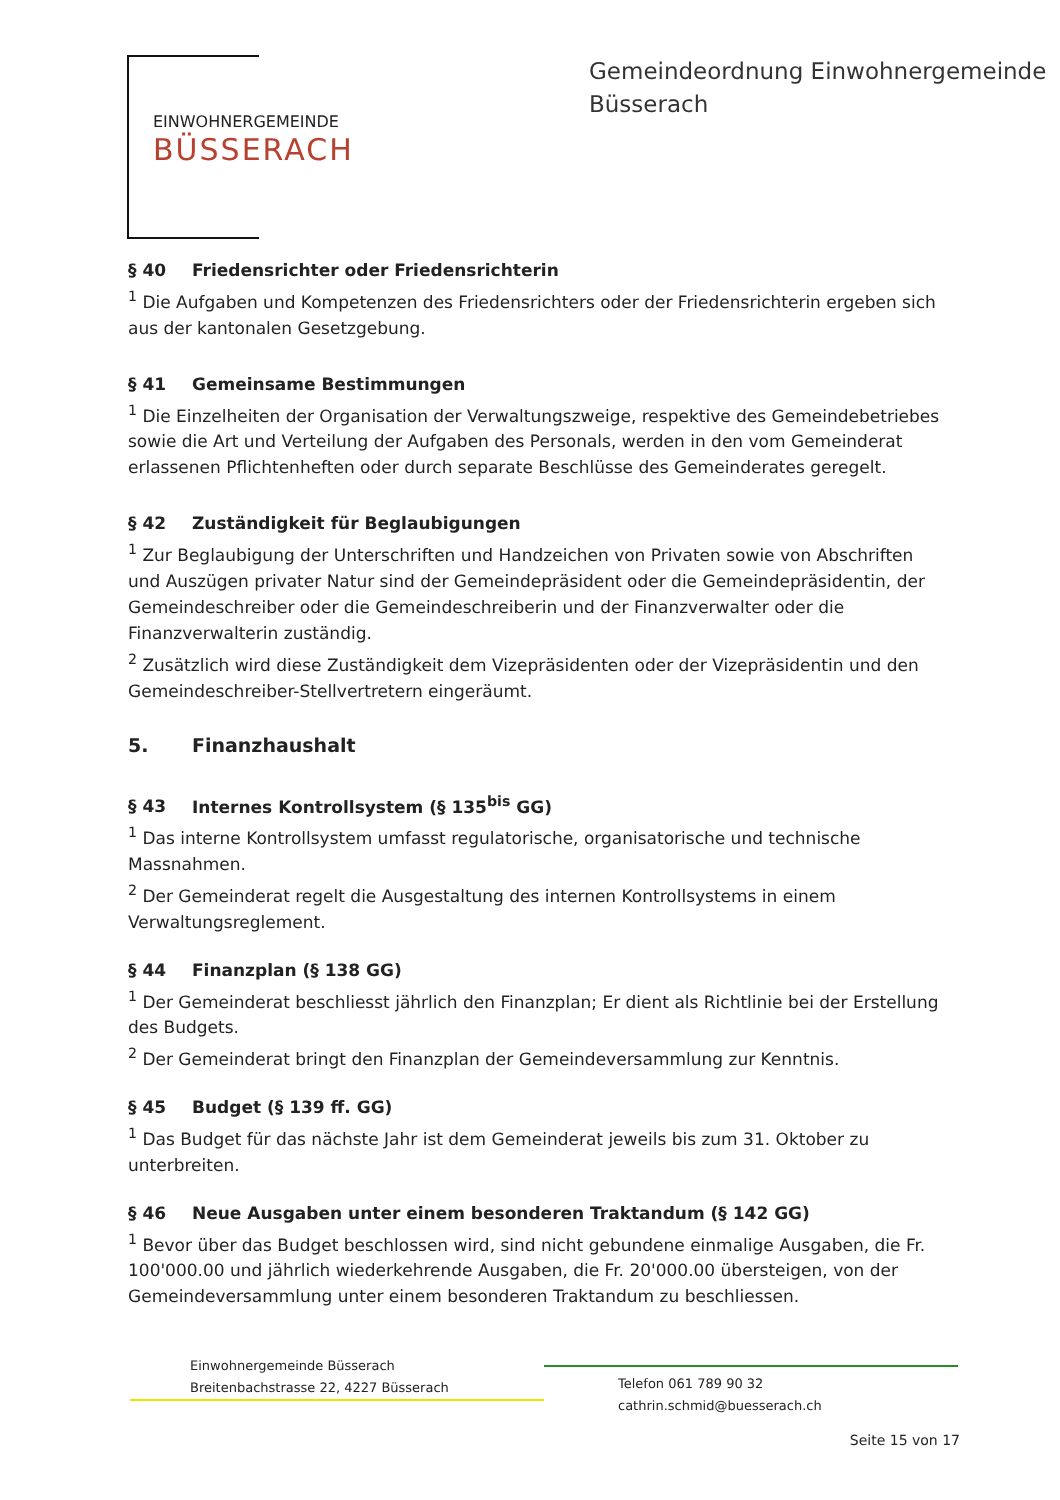EINWOHNERGEMEINDE
BÜSSERACH
Gemeindeordnung Einwohnergemeinde
Büsserach
§ 40 Friedensrichter oder Friedensrichterin
<sup>1</sup> Die Aufgaben und Kompetenzen des Friedensrichters oder der Friedensrichterin ergeben sich aus der kantonalen Gesetzgebung.
§ 41 Gemeinsame Bestimmungen
<sup>1</sup> Die Einzelheiten der Organisation der Verwaltungszweige, respektive des Gemeindebetriebes sowie die Art und Verteilung der Aufgaben des Personals, werden in den vom Gemeinderat erlassenen Pflichtenheften oder durch separate Beschlüsse des Gemeinderates geregelt.
§ 42 Zuständigkeit für Beglaubigungen
<sup>1</sup> Zur Beglaubigung der Unterschriften und Handzeichen von Privaten sowie von Abschriften und Auszügen privater Natur sind der Gemeindepräsident oder die Gemeindepräsidentin, der Gemeindeschreiber oder die Gemeindeschreiberin und der Finanzverwalter oder die Finanzverwalterin zuständig.
<sup>2</sup> Zusätzlich wird diese Zuständigkeit dem Vizepräsidenten oder der Vizepräsidentin und den Gemeindeschreiber-Stellvertretern eingeräumt.
5. Finanzhaushalt
§ 43 Internes Kontrollsystem (§ 135<sup>bis</sup> GG)
<sup>1</sup> Das interne Kontrollsystem umfasst regulatorische, organisatorische und technische Massnahmen.
<sup>2</sup> Der Gemeinderat regelt die Ausgestaltung des internen Kontrollsystems in einem Verwaltungsreglement.
§ 44 Finanzplan (§ 138 GG)
<sup>1</sup> Der Gemeinderat beschliesst jährlich den Finanzplan; Er dient als Richtlinie bei der Erstellung des Budgets.
<sup>2</sup> Der Gemeinderat bringt den Finanzplan der Gemeindeversammlung zur Kenntnis.
§ 45 Budget (§ 139 ff. GG)
<sup>1</sup> Das Budget für das nächste Jahr ist dem Gemeinderat jeweils bis zum 31. Oktober zu unterbreiten.
§ 46 Neue Ausgaben unter einem besonderen Traktandum (§ 142 GG)
<sup>1</sup> Bevor über das Budget beschlossen wird, sind nicht gebundene einmalige Ausgaben, die Fr. 100'000.00 und jährlich wiederkehrende Ausgaben, die Fr. 20'000.00 übersteigen, von der Gemeindeversammlung unter einem besonderen Traktandum zu beschliessen.
Einwohnergemeinde Büsserach
Breitenbachstrasse 22, 4227 Büsserach
Telefon 061 789 90 32
cathrin.schmid@buesserach.ch
Seite 15 von 17